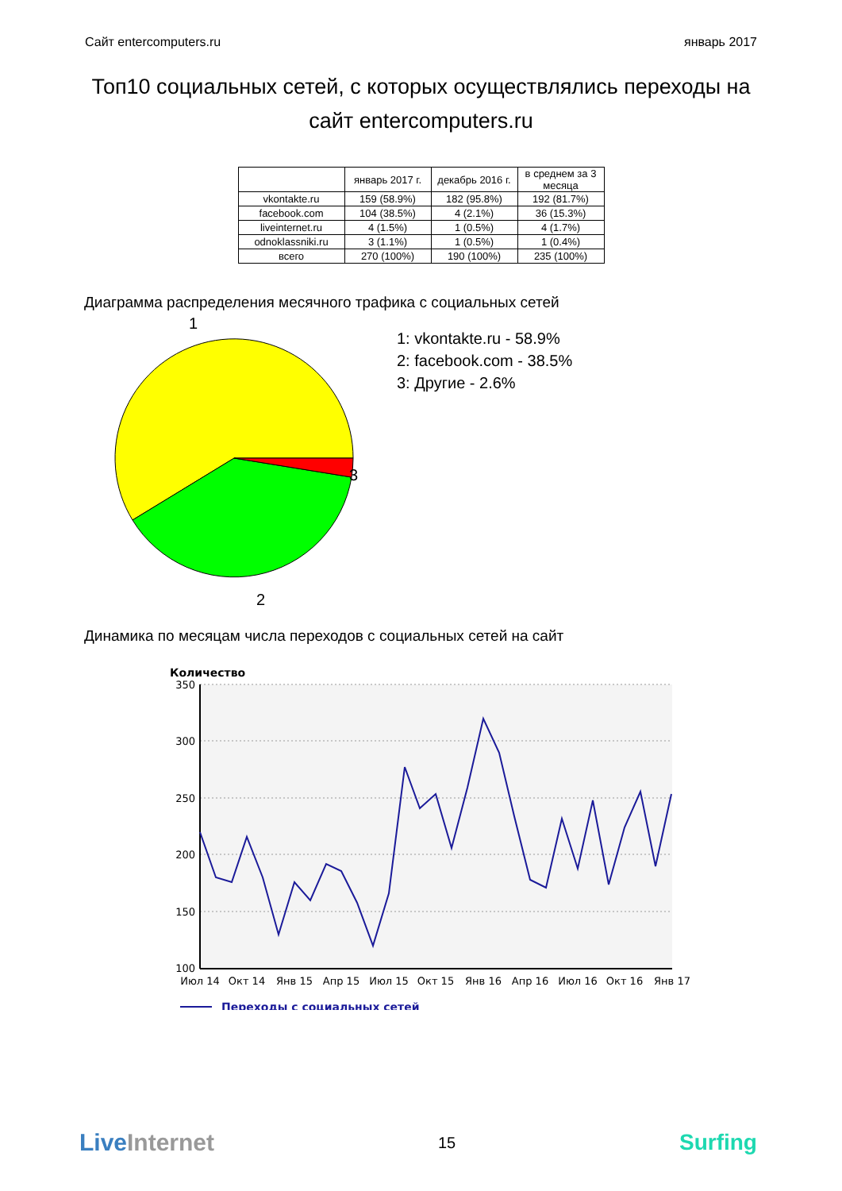Сайт entercomputers.ru январь 2017
Топ10 социальных сетей, с которых осуществлялись переходы на сайт entercomputers.ru
| | январь 2017 г. | декабрь 2016 г. | в среднем за 3 месяца |
| --- | --- | --- | --- |
| vkontakte.ru | 159 (58.9%) | 182 (95.8%) | 192 (81.7%) |
| facebook.com | 104 (38.5%) | 4 (2.1%) | 36 (15.3%) |
| liveinternet.ru | 4 (1.5%) | 1 (0.5%) | 4 (1.7%) |
| odnoklassniki.ru | 3 (1.1%) | 1 (0.5%) | 1 (0.4%) |
| всего | 270 (100%) | 190 (100%) | 235 (100%) |
Диаграмма распределения месячного трафика с социальных сетей
1
3
2
1: vkontakte.ru - 58.9%
2: facebook.com - 38.5%
3: Другие - 2.6%
Динамика по месяцам числа переходов с социальных сетей на сайт
Количество
350
300
250
200
150
100
Июл 14
Окт 14
Янв 15
Апр 15
Июл 15
Окт 15
Янв 16
Апр 16
Июл 16
Окт 16
Янв 17
Переходы с социальных сетей
LiveInternet 15 Surfing